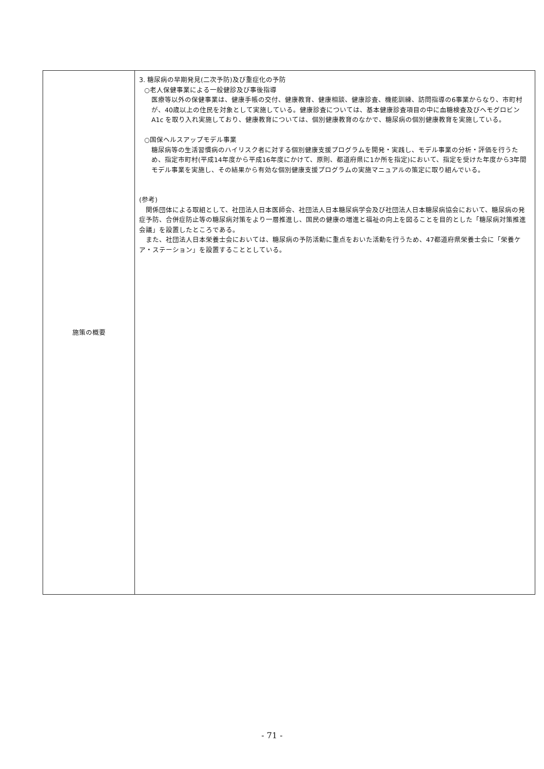| 施策の概要 | 3. 糖尿病の早期発見(二次予防)及び重症化の予防 ○老人保健事業による一般健診及び事後指導 医療等以外の保健事業は、健康手帳の交付、健康教育、健康相談、健康診査、機能訓練、訪問指導の6事業からなり、市町村が、40歳以上の住民を対象として実施している。健康診査については、基本健康診査項目の中に血糖検査及びヘモグロビンA1c を取り入れ実施しており、健康教育については、個別健康教育のなかで、糖尿病の個別健康教育を実施している。 ○国保ヘルスアップモデル事業 糖尿病等の生活習慣病のハイリスク者に対する個別健康支援プログラムを開発・実践し、モデル事業の分析・評価を行うため、指定市町村(平成14年度から平成16年度にかけて、原則、都道府県に1か所を指定)において、指定を受けた年度から3年間モデル事業を実施し、その結果から有効な個別健康支援プログラムの実施マニュアルの策定に取り組んでいる。 (参考) 関係団体による取組として、社団法人日本医師会、社団法人日本糖尿病学会及び社団法人日本糖尿病協会において、糖尿病の発症予防、合併症防止等の糖尿病対策をより一層推進し、国民の健康の増進と福祉の向上を図ることを目的とした「糖尿病対策推進会議」を設置したところである。 また、社団法人日本栄養士会においては、糖尿病の予防活動に重点をおいた活動を行うため、47都道府県栄養士会に「栄養ケア・ステーション」を設置することとしている。 |
- 71 -